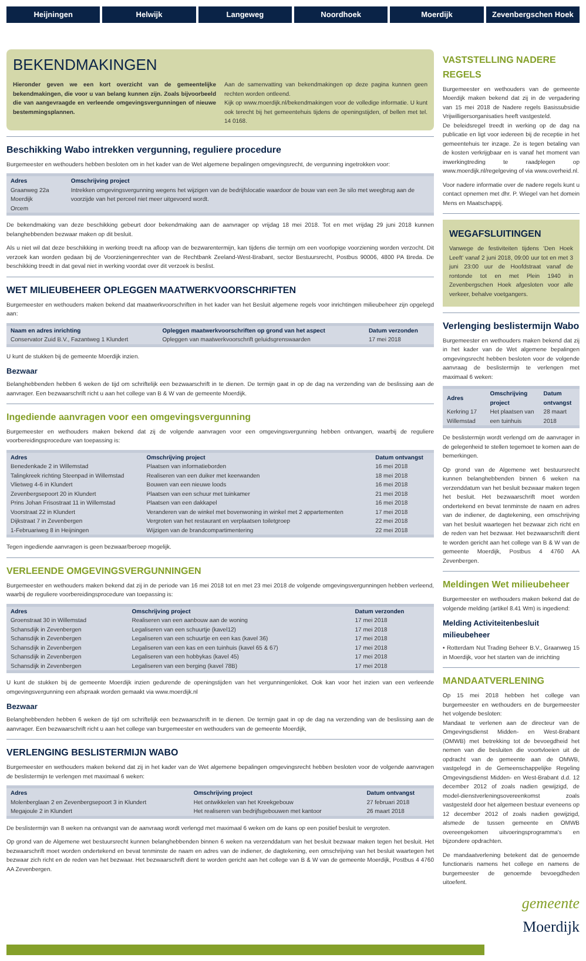Heijningen Helwijk Langeweg Noordhoek Moerdijk Zevenbergschen Hoek
BEKENDMAKINGEN
Hieronder geven we een kort overzicht van de gemeentelijke bekendmakingen, die voor u van belang kunnen zijn. Zoals bijvoorbeeld die van aangevraagde en verleende omgevingsvergunningen of nieuwe bestemmingsplannen.
Aan de samenvatting van bekendmakingen op deze pagina kunnen geen rechten worden ontleend.
Kijk op www.moerdijk.nl/bekendmakingen voor de volledige informatie. U kunt ook terecht bij het gemeentehuis tijdens de openingstijden, of bellen met tel. 14 0168.
Beschikking Wabo intrekken vergunning, reguliere procedure
Burgemeester en wethouders hebben besloten om in het kader van de Wet algemene bepalingen omgevingsrecht, de vergunning ingetrokken voor:
| Adres | Omschrijving project |
| --- | --- |
| Graanweg 22a Moerdijk Orcem | Intrekken omgevingsvergunning wegens het wijzigen van de bedrijfslocatie waardoor de bouw van een 3e silo met weegbrug aan de voorzijde van het perceel niet meer uitgevoerd wordt. |
De bekendmaking van deze beschikking gebeurt door bekendmaking aan de aanvrager op vrijdag 18 mei 2018. Tot en met vrijdag 29 juni 2018 kunnen belanghebbenden bezwaar maken op dit besluit.
Als u niet wil dat deze beschikking in werking treedt na afloop van de bezwarentermijn, kan tijdens die termijn om een voorlopige voorziening worden verzocht. Dit verzoek kan worden gedaan bij de Voorzieningenrechter van de Rechtbank Zeeland-West-Brabant, sector Bestuursrecht, Postbus 90006, 4800 PA Breda. De beschikking treedt in dat geval niet in werking voordat over dit verzoek is beslist.
WET MILIEUBEHEER OPLEGGEN MAATWERKVOORSCHRIFTEN
Burgemeester en wethouders maken bekend dat maatwerkvoorschriften in het kader van het Besluit algemene regels voor inrichtingen milieubeheer zijn opgelegd aan:
| Naam en adres inrichting | Opleggen maatwerkvoorschriften op grond van het aspect | Datum verzonden |
| --- | --- | --- |
| Conservator Zuid B.V., Fazantweg 1 Klundert | Opleggen van maatwerkvoorschrift geluidsgrenswaarden | 17 mei 2018 |
U kunt de stukken bij de gemeente Moerdijk inzien.
Bezwaar
Belanghebbenden hebben 6 weken de tijd om schriftelijk een bezwaarschrift in te dienen. De termijn gaat in op de dag na verzending van de beslissing aan de aanvrager. Een bezwaarschrift richt u aan het college van B & W van de gemeente Moerdijk.
Ingediende aanvragen voor een omgevingsvergunning
Burgemeester en wethouders maken bekend dat zij de volgende aanvragen voor een omgevingsvergunning hebben ontvangen, waarbij de reguliere voorbereidingsprocedure van toepassing is:
| Adres | Omschrijving project | Datum ontvangst |
| --- | --- | --- |
| Benedenkade 2 in Willemstad | Plaatsen van informatieborden | 16 mei 2018 |
| Talingkreek richting Steenpad in Willemstad | Realiseren van een duiker met keerwanden | 18 mei 2018 |
| Vlietweg 4-6 in Klundert | Bouwen van een nieuwe loods | 16 mei 2018 |
| Zevenbergsepoort 20 in Klundert | Plaatsen van een schuur met tuinkamer | 21 mei 2018 |
| Prins Johan Frisostraat 11 in Willemstad | Plaatsen van een dakkapel | 16 mei 2018 |
| Voorstraat 22 in Klundert | Veranderen van de winkel met bovenwoning in winkel met 2 appartementen | 17 mei 2018 |
| Dijkstraat 7 in Zevenbergen | Vergroten van het restaurant en verplaatsen toiletgroep | 22 mei 2018 |
| 1-Februariweg 8 in Heijningen | Wijzigen van de brandcompartimentering | 22 mei 2018 |
Tegen ingediende aanvragen is geen bezwaar/beroep mogelijk.
VERLEENDE OMGEVINGSVERGUNNINGEN
Burgemeester en wethouders maken bekend dat zij in de periode van 16 mei 2018 tot en met 23 mei 2018 de volgende omgevingsvergunningen hebben verleend, waarbij de reguliere voorbereidingsprocedure van toepassing is:
| Adres | Omschrijving project | Datum verzonden |
| --- | --- | --- |
| Groenstraat 30 in Willemstad | Realiseren van een aanbouw aan de woning | 17 mei 2018 |
| Schansdijk in Zevenbergen | Legaliseren van een schuurtje (kavel12) | 17 mei 2018 |
| Schansdijk in Zevenbergen | Legaliseren van een schuurtje en een kas (kavel 36) | 17 mei 2018 |
| Schansdijk in Zevenbergen | Legaliseren van een kas en een tuinhuis (kavel 65 & 67) | 17 mei 2018 |
| Schansdijk in Zevenbergen | Legaliseren van een hobbykas (kavel 45) | 17 mei 2018 |
| Schansdijk in Zevenbergen | Legaliseren van een berging (kavel 78B) | 17 mei 2018 |
U kunt de stukken bij de gemeente Moerdijk inzien gedurende de openingstijden van het vergunningenloket. Ook kan voor het inzien van een verleende omgevingsvergunning een afspraak worden gemaakt via www.moerdijk.nl
Bezwaar
Belanghebbenden hebben 6 weken de tijd om schriftelijk een bezwaarschrift in te dienen. De termijn gaat in op de dag na verzending van de beslissing aan de aanvrager. Een bezwaarschrift richt u aan het college van burgemeester en wethouders van de gemeente Moerdijk,
VERLENGING BESLISTERMIJN WABO
Burgemeester en wethouders maken bekend dat zij in het kader van de Wet algemene bepalingen omgevingsrecht hebben besloten voor de volgende aanvragen de beslistermijn te verlengen met maximaal 6 weken:
| Adres | Omschrijving project | Datum ontvangst |
| --- | --- | --- |
| Molenberglaan 2 en Zevenbergsepoort 3 in Klundert | Het ontwikkelen van het Kreekgebouw | 27 februari 2018 |
| Megajoule 2 in Klundert | Het realiseren van bedrijfsgebouwen met kantoor | 26 maart 2018 |
De beslistermijn van 8 weken na ontvangst van de aanvraag wordt verlengd met maximaal 6 weken om de kans op een positief besluit te vergroten.
Op grond van de Algemene wet bestuursrecht kunnen belanghebbenden binnen 6 weken na verzenddatum van het besluit bezwaar maken tegen het besluit. Het bezwaarschrift moet worden ondertekend en bevat tenminste de naam en adres van de indiener, de dagtekening, een omschrijving van het besluit waartegen het bezwaar zich richt en de reden van het bezwaar. Het bezwaarschrift dient te worden gericht aan het college van B & W van de gemeente Moerdijk, Postbus 4 4760 AA Zevenbergen.
VASTSTELLING NADERE REGELS
Burgemeester en wethouders van de gemeente Moerdijk maken bekend dat zij in de vergadering van 15 mei 2018 de Nadere regels Basissubsidie Vrijwilligersorganisaties heeft vastgesteld.
De beleidsregel treedt in werking op de dag na publicatie en ligt voor iedereen bij de receptie in het gemeentehuis ter inzage. Ze is tegen betaling van de kosten verkrijgbaar en is vanaf het moment van inwerkingtreding te raadplegen op www.moerdijk.nl/regelgeving of via www.overheid.nl.
Voor nadere informatie over de nadere regels kunt u contact opnemen met dhr. P. Wiegel van het domein Mens en Maatschappij.
WEGAFSLUITINGEN
Vanwege de festiviteiten tijdens 'Den Hoek Leeft' vanaf 2 juni 2018, 09:00 uur tot en met 3 juni 23:00 uur de Hoofdstraat vanaf de rontonde tot en met Plein 1940 in Zevenbergschen Hoek afgesloten voor alle verkeer, behalve voetgangers.
Verlenging beslistermijn Wabo
Burgemeester en wethouders maken bekend dat zij in het kader van de Wet algemene bepalingen omgevingsrecht hebben besloten voor de volgende aanvraag de beslistermijn te verlengen met maximaal 6 weken:
| Adres | Omschrijving project | Datum ontvangst |
| --- | --- | --- |
| Kerkring 17 Willemstad | Het plaatsen van een tuinhuis | 28 maart 2018 |
De beslistermijn wordt verlengd om de aanvrager in de gelegenheid te stellen tegemoet te komen aan de bemerkingen.
Op grond van de Algemene wet bestuursrecht kunnen belanghebbenden binnen 6 weken na verzenddatum van het besluit bezwaar maken tegen het besluit. Het bezwaarschrift moet worden ondertekend en bevat tenminste de naam en adres van de indiener, de dagtekening, een omschrijving van het besluit waartegen het bezwaar zich richt en de reden van het bezwaar. Het bezwaarschrift dient te worden gericht aan het college van B & W van de gemeente Moerdijk, Postbus 4 4760 AA Zevenbergen.
Meldingen Wet milieubeheer
Burgemeester en wethouders maken bekend dat de volgende melding (artikel 8.41 Wm) is ingediend:
Melding Activiteitenbesluit milieubeheer
• Rotterdam Nut Trading Beheer B.V., Graanweg 15 in Moerdijk, voor het starten van de inrichting
MANDAATVERLENING
Op 15 mei 2018 hebben het college van burgemeester en wethouders en de burgemeester het volgende besloten:
Mandaat te verlenen aan de directeur van de Omgevingsdienst Midden- en West-Brabant (OMWB) met betrekking tot de bevoegdheid het nemen van die besluiten die voortvloeien uit de opdracht van de gemeente aan de OMWB, vastgelegd in de Gemeenschappelijke Regeling Omgevingsdienst Midden- en West-Brabant d.d. 12 december 2012 of zoals nadien gewijzigd, de model-dienstverleningsovereenkomst zoals vastgesteld door het algemeen bestuur eveneens op 12 december 2012 of zoals nadien gewijzigd, alsmede de tussen gemeente en OMWB overeengekomen uitvoeringsprogramma's en bijzondere opdrachten.
De mandaatverlening betekent dat de genoemde functionaris namens het college en namens de burgemeester de genoemde bevoegdheden uitoefent.
gemeente
Moerdijk